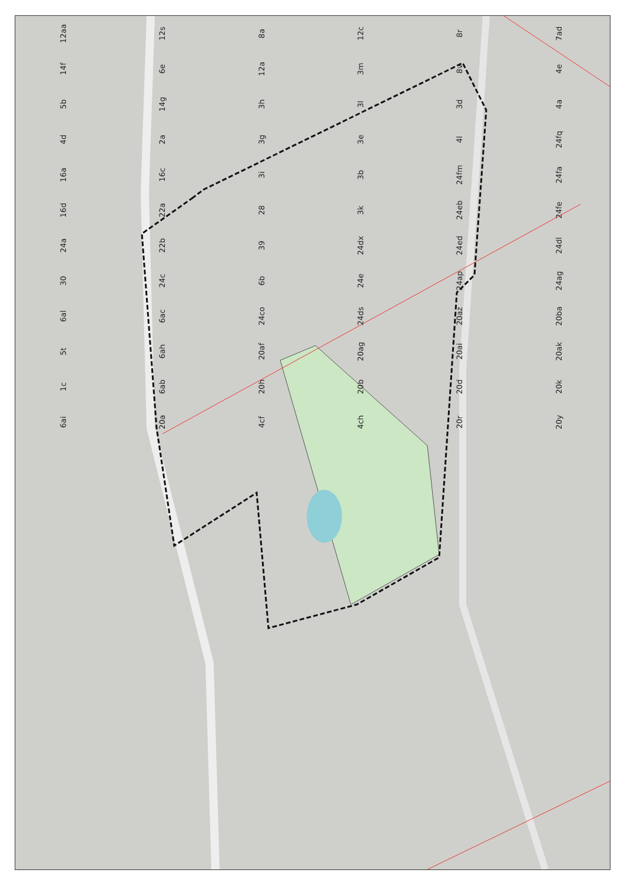12aa 12s 8a 12c 8r 7ad 14f 6e 12a 3m 8v 4e 5b 14g 3h 3l 3d 4a 4d 2a 3g 3e 4l 24fq 16a 16c 3i 3b 24fm 24fa 16d 22a 28 3k 24eb 24fe 24a 22b 39 24dx 24ed 24dl 30 24c 6b 24e 24ap 24ag 6al 6ac 24co 24ds 20az 20ba 5t 6ah 20af 20ag 20ai 20ak 1c 6ab 20h 20b 20d 20k 6ai 20a 4cf 4ch 20r 20y